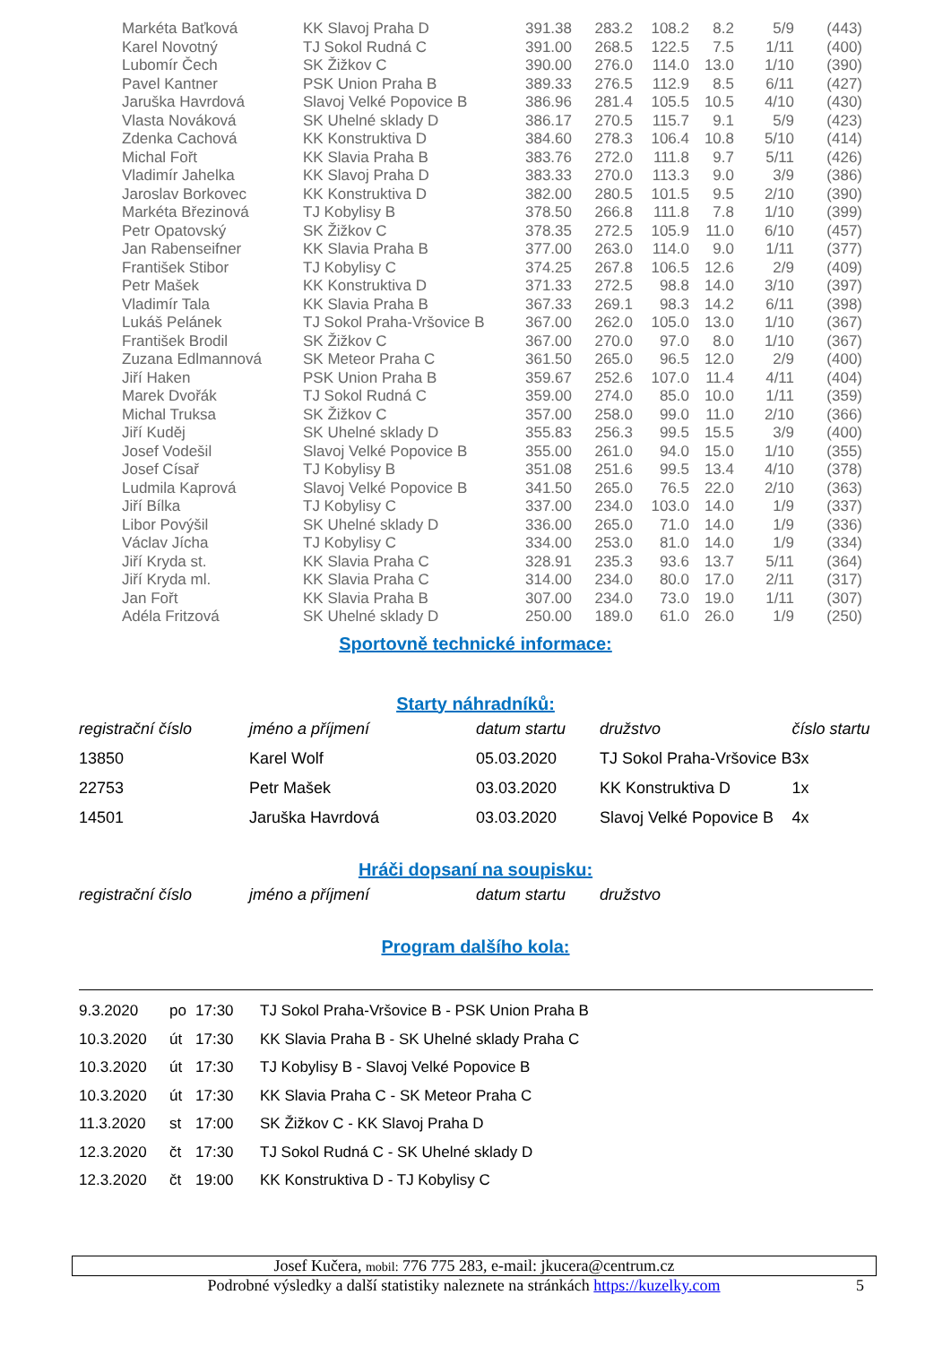| Markéta Baťková | KK Slavoj Praha D | 391.38 | 283.2 | 108.2 | 8.2 | 5/9 | (443) |
| Karel Novotný | TJ Sokol Rudná C | 391.00 | 268.5 | 122.5 | 7.5 | 1/11 | (400) |
| Lubomír Čech | SK Žižkov C | 390.00 | 276.0 | 114.0 | 13.0 | 1/10 | (390) |
| Pavel Kantner | PSK Union Praha B | 389.33 | 276.5 | 112.9 | 8.5 | 6/11 | (427) |
| Jaruška Havrdová | Slavoj Velké Popovice B | 386.96 | 281.4 | 105.5 | 10.5 | 4/10 | (430) |
| Vlasta Nováková | SK Uhelné sklady D | 386.17 | 270.5 | 115.7 | 9.1 | 5/9 | (423) |
| Zdenka Cachová | KK Konstruktiva D | 384.60 | 278.3 | 106.4 | 10.8 | 5/10 | (414) |
| Michal Fořt | KK Slavia Praha B | 383.76 | 272.0 | 111.8 | 9.7 | 5/11 | (426) |
| Vladimír Jahelka | KK Slavoj Praha D | 383.33 | 270.0 | 113.3 | 9.0 | 3/9 | (386) |
| Jaroslav Borkovec | KK Konstruktiva D | 382.00 | 280.5 | 101.5 | 9.5 | 2/10 | (390) |
| Markéta Březinová | TJ Kobylisy B | 378.50 | 266.8 | 111.8 | 7.8 | 1/10 | (399) |
| Petr Opatovský | SK Žižkov C | 378.35 | 272.5 | 105.9 | 11.0 | 6/10 | (457) |
| Jan Rabenseifner | KK Slavia Praha B | 377.00 | 263.0 | 114.0 | 9.0 | 1/11 | (377) |
| František Stibor | TJ Kobylisy C | 374.25 | 267.8 | 106.5 | 12.6 | 2/9 | (409) |
| Petr Mašek | KK Konstruktiva D | 371.33 | 272.5 | 98.8 | 14.0 | 3/10 | (397) |
| Vladimír Tala | KK Slavia Praha B | 367.33 | 269.1 | 98.3 | 14.2 | 6/11 | (398) |
| Lukáš Pelánek | TJ Sokol Praha-Vršovice B | 367.00 | 262.0 | 105.0 | 13.0 | 1/10 | (367) |
| František Brodil | SK Žižkov C | 367.00 | 270.0 | 97.0 | 8.0 | 1/10 | (367) |
| Zuzana Edlmannová | SK Meteor Praha C | 361.50 | 265.0 | 96.5 | 12.0 | 2/9 | (400) |
| Jiří Haken | PSK Union Praha B | 359.67 | 252.6 | 107.0 | 11.4 | 4/11 | (404) |
| Marek Dvořák | TJ Sokol Rudná C | 359.00 | 274.0 | 85.0 | 10.0 | 1/11 | (359) |
| Michal Truksa | SK Žižkov C | 357.00 | 258.0 | 99.0 | 11.0 | 2/10 | (366) |
| Jiří Kuděj | SK Uhelné sklady D | 355.83 | 256.3 | 99.5 | 15.5 | 3/9 | (400) |
| Josef Vodešil | Slavoj Velké Popovice B | 355.00 | 261.0 | 94.0 | 15.0 | 1/10 | (355) |
| Josef Císař | TJ Kobylisy B | 351.08 | 251.6 | 99.5 | 13.4 | 4/10 | (378) |
| Ludmila Kaprová | Slavoj Velké Popovice B | 341.50 | 265.0 | 76.5 | 22.0 | 2/10 | (363) |
| Jiří Bílka | TJ Kobylisy C | 337.00 | 234.0 | 103.0 | 14.0 | 1/9 | (337) |
| Libor Povýšil | SK Uhelné sklady D | 336.00 | 265.0 | 71.0 | 14.0 | 1/9 | (336) |
| Václav Jícha | TJ Kobylisy C | 334.00 | 253.0 | 81.0 | 14.0 | 1/9 | (334) |
| Jiří Kryda st. | KK Slavia Praha C | 328.91 | 235.3 | 93.6 | 13.7 | 5/11 | (364) |
| Jiří Kryda ml. | KK Slavia Praha C | 314.00 | 234.0 | 80.0 | 17.0 | 2/11 | (317) |
| Jan Fořt | KK Slavia Praha B | 307.00 | 234.0 | 73.0 | 19.0 | 1/11 | (307) |
| Adéla Fritzová | SK Uhelné sklady D | 250.00 | 189.0 | 61.0 | 26.0 | 1/9 | (250) |
Sportovně technické informace:
Starty náhradníků:
| registrační číslo | jméno a příjmení | datum startu | družstvo | číslo startu |
| --- | --- | --- | --- | --- |
| 13850 | Karel Wolf | 05.03.2020 | TJ Sokol Praha-Vršovice B | 3x |
| 22753 | Petr Mašek | 03.03.2020 | KK Konstruktiva D | 1x |
| 14501 | Jaruška Havrdová | 03.03.2020 | Slavoj Velké Popovice B | 4x |
Hráči dopsaní na soupisku:
| registrační číslo | jméno a příjmení | datum startu | družstvo |
| --- | --- | --- | --- |
Program dalšího kola:
| 9.3.2020 | po | 17:30 | TJ Sokol Praha-Vršovice B - PSK Union Praha B |
| 10.3.2020 | út | 17:30 | KK Slavia Praha B - SK Uhelné sklady Praha C |
| 10.3.2020 | út | 17:30 | TJ Kobylisy B - Slavoj Velké Popovice B |
| 10.3.2020 | út | 17:30 | KK Slavia Praha C - SK Meteor Praha C |
| 11.3.2020 | st | 17:00 | SK Žižkov C - KK Slavoj Praha D |
| 12.3.2020 | čt | 17:30 | TJ Sokol Rudná C - SK Uhelné sklady D |
| 12.3.2020 | čt | 19:00 | KK Konstruktiva D - TJ Kobylisy C |
Josef Kučera, mobil: 776 775 283, e-mail: jkucera@centrum.cz
Podrobné výsledky a další statistiky naleznete na stránkách https://kuzelky.com 5